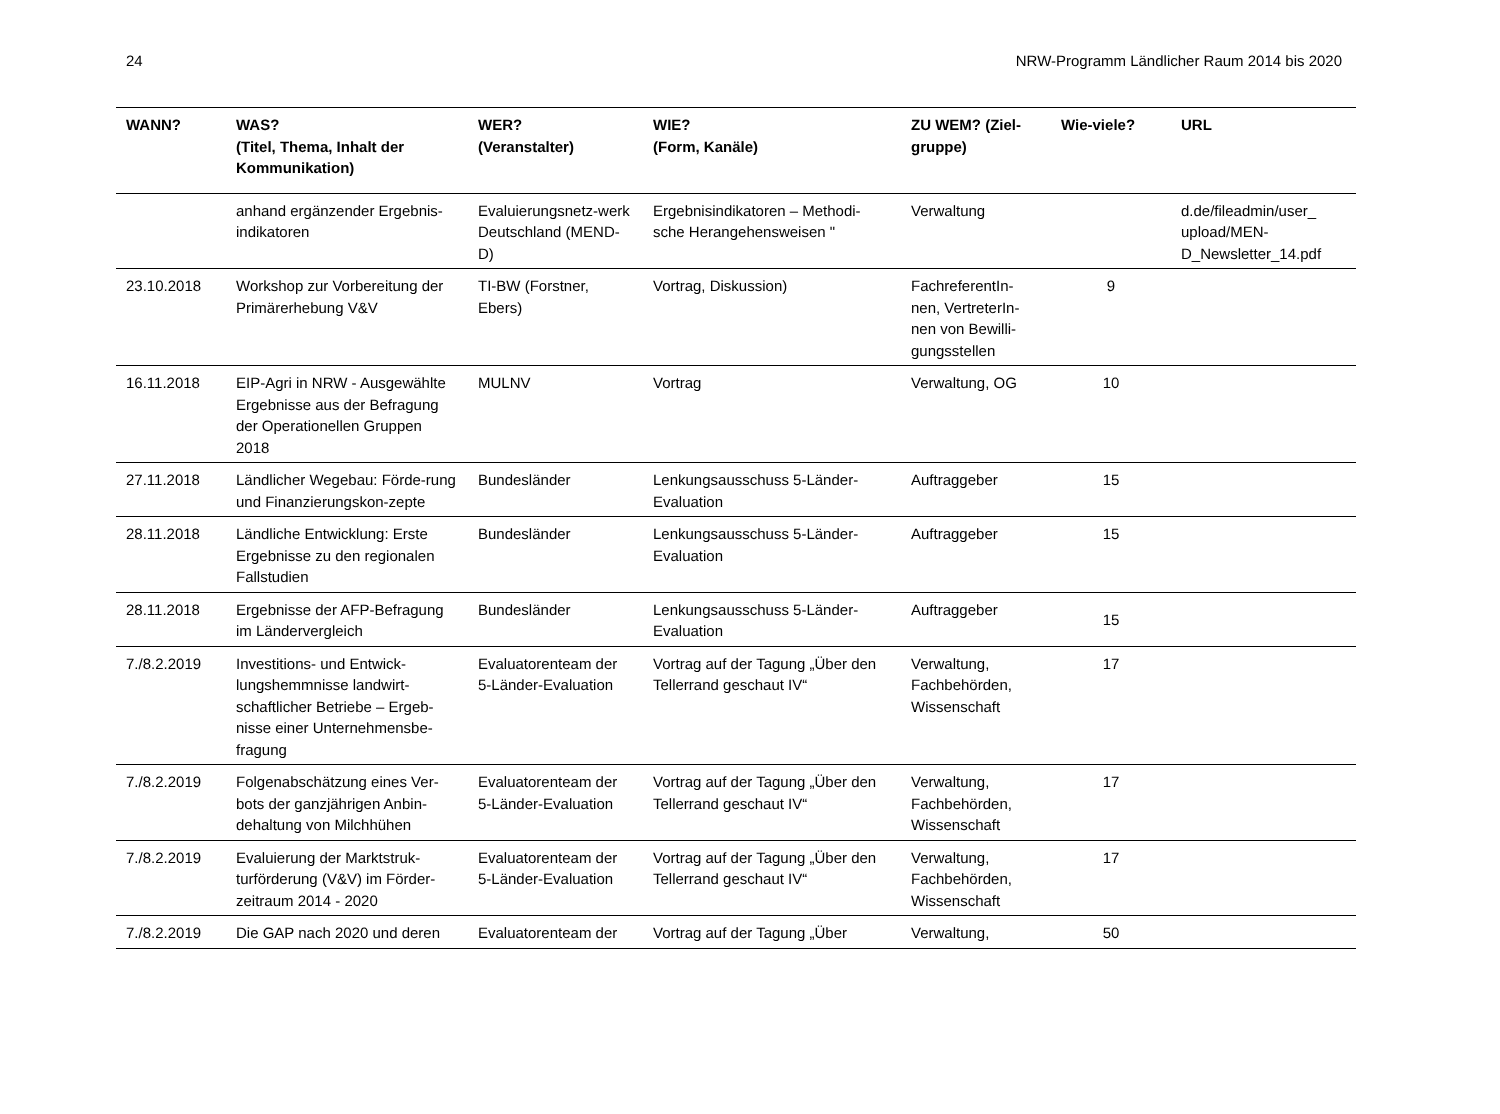24 NRW-Programm Ländlicher Raum 2014 bis 2020
| WANN? | WAS? (Titel, Thema, Inhalt der Kommunikation) | WER? (Veranstalter) | WIE? (Form, Kanäle) | ZU WEM? (Ziel-gruppe) | Wie-viele? | URL |
| --- | --- | --- | --- | --- | --- | --- |
| | anhand ergänzender Ergebnis-indikatoren | Evaluierungsnetz-werk Deutschland (MEND-D) | Ergebnisindikatoren – Methodi-sche Herangehensweisen " | Verwaltung | | d.de/fileadmin/user_ upload/MEN-D_Newsletter_14.pdf |
| 23.10.2018 | Workshop zur Vorbereitung der Primärerhebung V&V | TI-BW (Forstner, Ebers) | Vortrag, Diskussion) | FachreferentIn-nen, VertreterIn-nen von Bewilli-gungsstellen | 9 | |
| 16.11.2018 | EIP-Agri in NRW - Ausgewählte Ergebnisse aus der Befragung der Operationellen Gruppen 2018 | MULNV | Vortrag | Verwaltung, OG | 10 | |
| 27.11.2018 | Ländlicher Wegebau: Förde-rung und Finanzierungskon-zepte | Bundesländer | Lenkungsausschuss 5-Länder-Evaluation | Auftraggeber | 15 | |
| 28.11.2018 | Ländliche Entwicklung: Erste Ergebnisse zu den regionalen Fallstudien | Bundesländer | Lenkungsausschuss 5-Länder-Evaluation | Auftraggeber | 15 | |
| 28.11.2018 | Ergebnisse der AFP-Befragung im Ländervergleich | Bundesländer | Lenkungsausschuss 5-Länder-Evaluation | Auftraggeber | 15 | |
| 7./8.2.2019 | Investitions- und Entwick-lungshemmnisse landwirt-schaftlicher Betriebe – Ergeb-nisse einer Unternehmensbe-fragung | Evaluatorenteam der 5-Länder-Evaluation | Vortrag auf der Tagung „Über den Tellerrand geschaut IV“ | Verwaltung, Fachbehörden, Wissenschaft | 17 | |
| 7./8.2.2019 | Folgenabschätzung eines Ver-bots der ganzjährigen Anbin-dehaltung von Milchhühen | Evaluatorenteam der 5-Länder-Evaluation | Vortrag auf der Tagung „Über den Tellerrand geschaut IV“ | Verwaltung, Fachbehörden, Wissenschaft | 17 | |
| 7./8.2.2019 | Evaluierung der Marktstruk-turförderung (V&V) im Förder-zeitraum 2014 - 2020 | Evaluatorenteam der 5-Länder-Evaluation | Vortrag auf der Tagung „Über den Tellerrand geschaut IV“ | Verwaltung, Fachbehörden, Wissenschaft | 17 | |
| 7./8.2.2019 | Die GAP nach 2020 und deren | Evaluatorenteam der | Vortrag auf der Tagung „Über | Verwaltung, | 50 | |